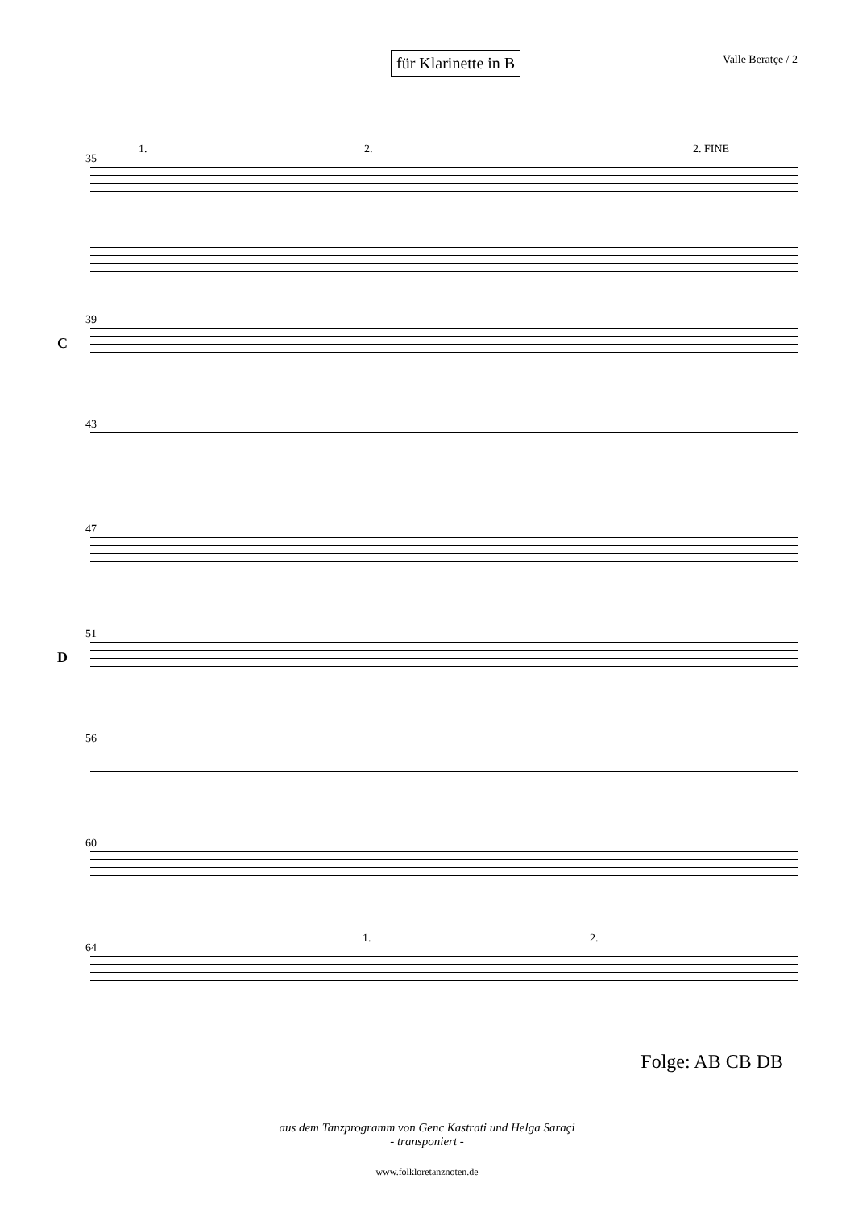für Klarinette in B
Valle Beratçe / 2
35
1. 2. 2. FINE
39
C
43
47
51
D
56
60
64
1. 2.
Folge: AB CB DB
aus dem Tanzprogramm von Genc Kastrati und Helga Saraçi
- transponiert -
www.folkloretanznoten.de